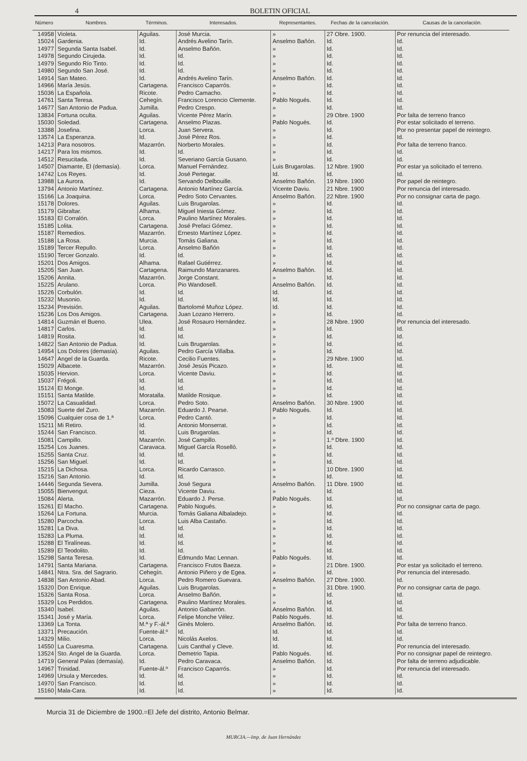4 BOLETIN OFICIAL
| Número | Nombres. | Términos. | Interesados. | Representantes. | Fechas de la cancelación. | Causas de la cancelación. |
| --- | --- | --- | --- | --- | --- | --- |
| 14958 | Violeta. | Aguilas. | José Murcia. | » | 27 Obre. 1900. | Por renuncia del interesado. |
| 15024 | Gardenia. | Id. | Andrés Avelino Tarín. | Anselmo Bañón. | Id. | Id. |
| 14977 | Segunda Santa Isabel. | Id. | Anselmo Bañón. | » | Id. | Id. |
| 14978 | Segundo Cirujeda. | Id. | Id. | » | Id. | Id. |
| 14979 | Segundo Río Tinto. | Id. | Id. | » | Id. | Id. |
| 14980 | Segundo San José. | Id. | Id. | » | Id. | Id. |
| 14914 | San Mateo. | Id. | Andrés Avelino Tarín. | Anselmo Bañón. | Id. | Id. |
| 14966 | María Jesús. | Cartagena. | Francisco Caparrós. | » | Id. | Id. |
| 15036 | La Española. | Ricote. | Pedro Camacho. | » | Id. | Id. |
| 14761 | Santa Teresa. | Cehegín. | Francisco Lorencio Clemente. | Pablo Nogués. | Id. | Id. |
| 14677 | San Antonio de Padua. | Jumilla. | Pedro Crespo. | » | Id. | Id. |
| 13834 | Fortuna oculta. | Aguilas. | Vicente Pérez Marín. | » | 29 Obre. 1900 | Por falta de terreno franco |
| 15030 | Soledad. | Cartagena. | Anselmo Plazas. | Pablo Nogués. | Id. | Por estar solicitado el terreno. |
| 13388 | Josefina. | Lorca. | Juan Servera. | » | Id. | Por no presentar papel de reintegro. |
| 13574 | La Esperanza. | Id. | José Pérez Ros. | » | Id. | Id. |
| 14213 | Para nosotros. | Mazarrón. | Norberto Morales. | » | Id. | Por falta de terreno franco. |
| 14217 | Para los mismos. | Id. | Id. | » | Id. | Id. |
| 14512 | Resucitada. | Id. | Severiano García Gusano. | » | Id. | Id. |
| 14507 | Diamante, El (demasía). | Lorca. | Manuel Fernández. | Luis Brugarolas. | 12 Nbre. 1900 | Por estar ya solicitado el terreno. |
| 14742 | Los Reyes. | Id. | José Pertegar. | Id. | Id. | Id. |
| 13988 | La Aurora. | Id. | Servando Delbouille. | Anselmo Bañón. | 19 Nbre. 1900 | Por papel de reintegro. |
| 13794 | Antonio Martínez. | Cartagena. | Antonio Martínez García. | Vicente Daviu. | 21 Nbre. 1900 | Por renuncia del interesado. |
| 15166 | La Joaquina. | Lorca. | Pedro Soto Cervantes. | Anselmo Bañón. | 22 Nbre. 1900 | Por no consignar carta de pago. |
| 15178 | Dolores. | Aguilas. | Luis Brugarolas. | » | Id. | Id. |
| 15179 | Gibraltar. | Alhama. | Miguel Iniesta Gómez. | » | Id. | Id. |
| 15183 | El Corralón. | Lorca. | Paulino Martínez Morales. | » | Id. | Id. |
| 15185 | Lolita. | Cartagena. | José Prefaci Gómez. | » | Id. | Id. |
| 15187 | Remedios. | Mazarrón. | Ernesto Martínez López. | » | Id. | Id. |
| 15188 | La Rosa. | Murcia. | Tomás Galiana. | » | Id. | Id. |
| 15189 | Tercer Repullo. | Lorca. | Anselmo Bañón | » | Id. | Id. |
| 15190 | Tercer Gonzalo. | Id. | Id. | » | Id. | Id. |
| 15201 | Dos Amigos. | Alhama. | Rafael Gutiérrez. | » | Id. | Id. |
| 15205 | San Juan. | Cartagena. | Raimundo Manzanares. | Anselmo Bañón. | Id. | Id. |
| 15206 | Annita. | Mazarrón. | Jorge Constant. | » | Id. | Id. |
| 15225 | Arulano. | Lorca. | Pio Wandosell. | Anselmo Bañón. | Id. | Id. |
| 15226 | Corbulón. | Id. | Id. | Id. | Id. | Id. |
| 15232 | Musonio. | Id. | Id. | Id. | Id. | Id. |
| 15234 | Previsión. | Aguilas. | Bartolomé Muñoz López. | Id. | Id. | Id. |
| 15236 | Los Dos Amigos. | Cartagena. | Juan Lozano Herrero. | » | Id. | Id. |
| 14814 | Guzmán el Bueno. | Ulea. | José Rosauro Hernández. | » | 28 Nbre. 1900 | Por renuncia del interesado. |
| 14817 | Carlos. | Id. | Id. | » | Id. | Id. |
| 14819 | Rosita. | Id. | Id. | » | Id. | Id. |
| 14822 | San Antonio de Padua. | Id. | Luis Brugarolas. | » | Id. | Id. |
| 14954 | Los Dolores (demasía). | Aguilas. | Pedro García Villalba. | » | Id. | Id. |
| 14647 | Angel de la Guarda. | Ricote. | Cecilio Fuentes. | » | 29 Nbre. 1900 | Id. |
| 15029 | Albacete. | Mazarrón. | José Jesús Picazo. | » | Id. | Id. |
| 15035 | Hervion. | Lorca. | Vicente Daviu. | » | Id. | Id. |
| 15037 | Frégoli. | Id. | Id. | » | Id. | Id. |
| 15124 | El Monge. | Id. | Id. | » | Id. | Id. |
| 15151 | Santa Matilde. | Moratalla. | Matilde Rosique. | » | Id. | Id. |
| 15072 | La Casualidad. | Lorca. | Pedro Soto. | Anselmo Bañón. | 30 Nbre. 1900 | Id. |
| 15083 | Suerte del Zuro. | Mazarrón. | Eduardo J. Pearse. | Pablo Nogués. | Id. | Id. |
| 15096 | Cualquier cosa de 1.ª | Lorca. | Pedro Cantó. | » | Id. | Id. |
| 15211 | Mi Retiro. | Id. | Antonio Monserrat. | » | Id. | Id. |
| 15244 | San Francisco. | Id. | Luis Brugarolas. | » | Id. | Id. |
| 15081 | Campillo. | Mazarrón. | José Campillo. | » | 1.º Dbre. 1900 | Id. |
| 15254 | Los Juanes. | Caravaca. | Miguel García Roselló. | » | Id. | Id. |
| 15255 | Santa Cruz. | Id. | Id. | » | Id. | Id. |
| 15256 | San Miguel. | Id. | Id. | » | Id. | Id. |
| 15215 | La Dichosa. | Lorca. | Ricardo Carrasco. | » | 10 Dbre. 1900 | Id. |
| 15216 | San Antonio. | Id. | Id. | » | Id. | Id. |
| 14446 | Segunda Severa. | Jumilla. | José Segura | Anselmo Bañón. | 11 Dbre. 1900 | Id. |
| 15055 | Bienvengut. | Cieza. | Vicente Daviu. | » | Id. | Id. |
| 15084 | Alerta. | Mazarrón. | Eduardo J. Perse. | Pablo Nogués. | Id. | Id. |
| 15261 | El Macho. | Cartagena. | Pablo Nogués. | » | Id. | Por no consignar carta de pago. |
| 15264 | La Fortuna. | Murcia. | Tomás Galiana Albaladejo. | » | Id. | Id. |
| 15280 | Parcocha. | Lorca. | Luis Alba Castaño. | » | Id. | Id. |
| 15281 | La Diva. | Id. | Id. | » | Id. | Id. |
| 15283 | La Pluma. | Id. | Id. | » | Id. | Id. |
| 15288 | El Tiralíneas. | Id. | Id. | » | Id. | Id. |
| 15289 | El Teodolito. | Id. | Id. | » | Id. | Id. |
| 15298 | Santa Teresa. | Id. | Edmundo Mac Lennan. | Pablo Nogués. | Id. | Id. |
| 14791 | Santa Mariana. | Cartagena. | Francisco Frutos Baeza. | » | 21 Dbre. 1900. | Por estar ya solicitado el terreno. |
| 14841 | Ntra. Sra. del Sagrario. | Cehegín. | Antonio Piñero y de Egea. | » | Id. | Por renuncia del interesado. |
| 14838 | San Antonio Abad. | Lorca. | Pedro Romero Guevara. | Anselmo Bañón. | 27 Dbre. 1900. | Id. |
| 15320 | Don Enrique. | Aguilas. | Luis Brugarolas. | » | 31 Dbre. 1900. | Por no consignar carta de pago. |
| 15326 | Santa Rosa. | Lorca. | Anselmo Bañón. | » | Id. | Id. |
| 15329 | Los Perdidos. | Cartagena. | Paulino Martínez Morales. | » | Id. | Id. |
| 15340 | Isabel. | Aguilas. | Antonio Gabarrón. | Anselmo Bañón. | Id. | Id. |
| 15341 | José y María. | Lorca. | Felipe Monche Vélez. | Pablo Nogués. | Id. | Id. |
| 13369 | La Tonta. | M.ª y F.-ál.ª | Ginés Molero. | Anselmo Bañón. | Id. | Por falta de terreno franco. |
| 13371 | Precaución. | Fuente-ál.º | Id. | Id. | Id. | Id. |
| 14329 | Milio. | Lorca. | Nicolás Axelos. | Id. | Id. | Id. |
| 14550 | La Cuaresma. | Cartagena. | Luis Canthal y Cleve. | Id. | Id. | Por renuncia del interesado. |
| 13524 | Sto. Angel de la Guarda. | Lorca. | Demetrio Tapia. | Pablo Nogués. | Id. | Por no consignar papel de reintegro. |
| 14719 | General Palas (demasía). | Id. | Pedro Caravaca. | Anselmo Bañón. | Id. | Por falta de terreno adjudicable. |
| 14967 | Trinidad. | Fuente-ál.º | Francisco Caparrós. | » | Id. | Por renuncia del interesado. |
| 14969 | Ursula y Mercedes. | Id. | Id. | » | Id. | Id. |
| 14970 | San Francisco. | Id. | Id. | » | Id. | Id. |
| 15160 | Mala-Cara. | Id. | Id. | » | Id. | Id. |
Murcia 31 de Diciembre de 1900.=El Jefe del distrito, Antonio Belmar.
MURCIA.—Imp. de Juan Hernández